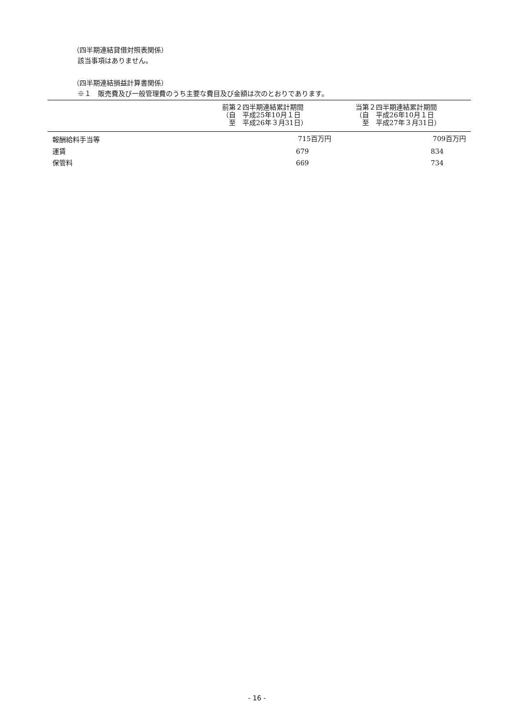（四半期連結貸借対照表関係）
該当事項はありません。
（四半期連結損益計算書関係）
※１　販売費及び一般管理費のうち主要な費目及び金額は次のとおりであります。
| | 前第２四半期連結累計期間 （自 平成25年10月１日 至 平成26年３月31日） | 当第２四半期連結累計期間 （自 平成26年10月１日 至 平成27年３月31日） |
| --- | --- | --- |
| 報酬給料手当等 | 715百万円 | 709百万円 |
| 運賃 | 679 | 834 |
| 保管料 | 669 | 734 |
- 16 -